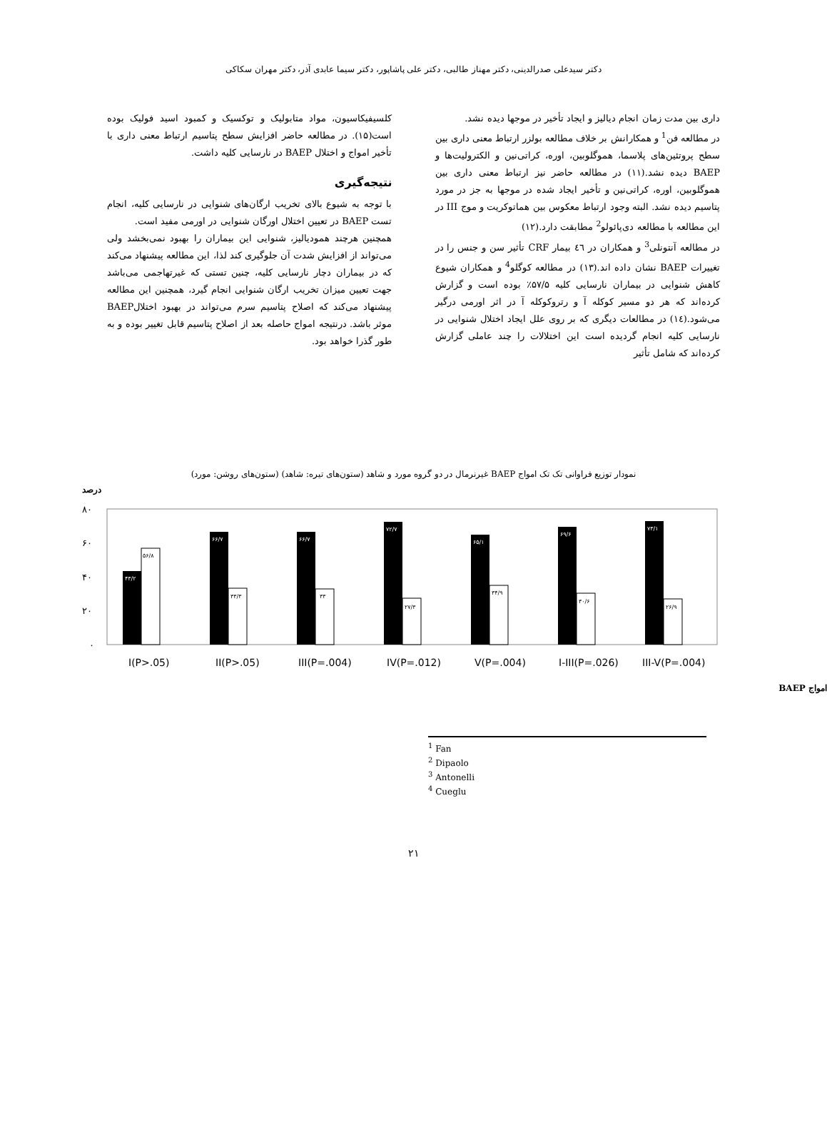دکتر سیدعلی صدرالدینی، دکتر مهناز طالبی، دکتر علی پاشاپور، دکتر سیما عابدی آذر، دکتر مهران سکاکی
داری بین مدت زمان انجام دیالیز و ایجاد تأخیر در موجها دیده نشد.
در مطالعه فن<sup>1</sup> و همکارانش بر خلاف مطالعه بولزر ارتباط معنی داری بین سطح پروتئین‌های پلاسما، هموگلوبین، اوره، کراتی‌نین و الکترولیت‌ها و BAEP دیده نشد.(۱۱) در مطالعه حاضر نیز ارتباط معنی داری بین هموگلوبین، اوره، کراتی‌نین و تأخیر ایجاد شده در موجها به جز در مورد پتاسیم دیده نشد. البته وجود ارتباط معکوس بین هماتوکریت و موج III در این مطالعه با مطالعه دی‌پائولو<sup>2</sup> مطابقت دارد.(۱۲)
در مطالعه آنتونلی<sup>3</sup> و همکاران در ٤٦ بیمار CRF تأثیر سن و جنس را در تغییرات BAEP نشان داده اند.(۱۳) در مطالعه کوگلو<sup>4</sup> و همکاران شیوع کاهش شنوایی در بیماران نارسایی کلیه ۵۷/۵٪ بوده است و گزارش کرده‌اند که هر دو مسیر کوکله آ و رتروکوکله آ در اثر اورمی درگیر می‌شود.(١٤) در مطالعات دیگری که بر روی علل ایجاد اختلال شنوایی در نارسایی کلیه انجام گردیده است این اختلالات را چند عاملی گزارش کرده‌اند که شامل تأثیر
کلسیفیکاسیون، مواد متابولیک و توکسیک و کمبود اسید فولیک بوده است(۱۵). در مطالعه حاضر افزایش سطح پتاسیم ارتباط معنی داری با تأخیر امواج و اختلال BAEP در نارسایی کلیه داشت.
نتیجه‌گیری
با توجه به شیوع بالای تخریب ارگان‌های شنوایی در نارسایی کلیه، انجام تست BAEP در تعیین اختلال اورگان شنوایی در اورمی مفید است.
همچنین هرچند همودیالیز، شنوایی این بیماران را بهبود نمی‌بخشد ولی می‌تواند از افزایش شدت آن جلوگیری کند لذا، این مطالعه پیشنهاد می‌کند که در بیماران دچار نارسایی کلیه، چنین تستی که غیرتهاجمی می‌باشد جهت تعیین میزان تخریب ارگان شنوایی انجام گیرد، همچنین این مطالعه پیشنهاد می‌کند که اصلاح پتاسیم سرم می‌تواند در بهبود اختلالBAEP موثر باشد. درنتیجه امواج حاصله بعد از اصلاح پتاسیم قابل تغییر بوده و به طور گذرا خواهد بود.
نمودار توزیع فراوانی تک تک امواج BAEP غیرنرمال در دو گروه مورد و شاهد (ستون‌های تیره: شاهد) (ستون‌های روشن: مورد)
درصد
۸۰
۶۰
۴۰
۲۰
۰
۴۳/۲
۵۶/۸
۶۶/۷
۳۳/۳
۶۶/۷
۳۳
۷۲/۷
۲۷/۳
۶۵/۱
۳۴/۹
۶۹/۶
۳۰/۶
۷۳/۱
۲۶/۹
I(P>.05)
II(P>.05)
III(P=.004)
IV(P=.012)
V(P=.004)
I-III(P=.026)
III-V(P=.004)
امواج BAEP
<sup>1</sup> Fan
<sup>2</sup> Dipaolo
<sup>3</sup> Antonelli
<sup>4</sup> Cueglu
۲۱